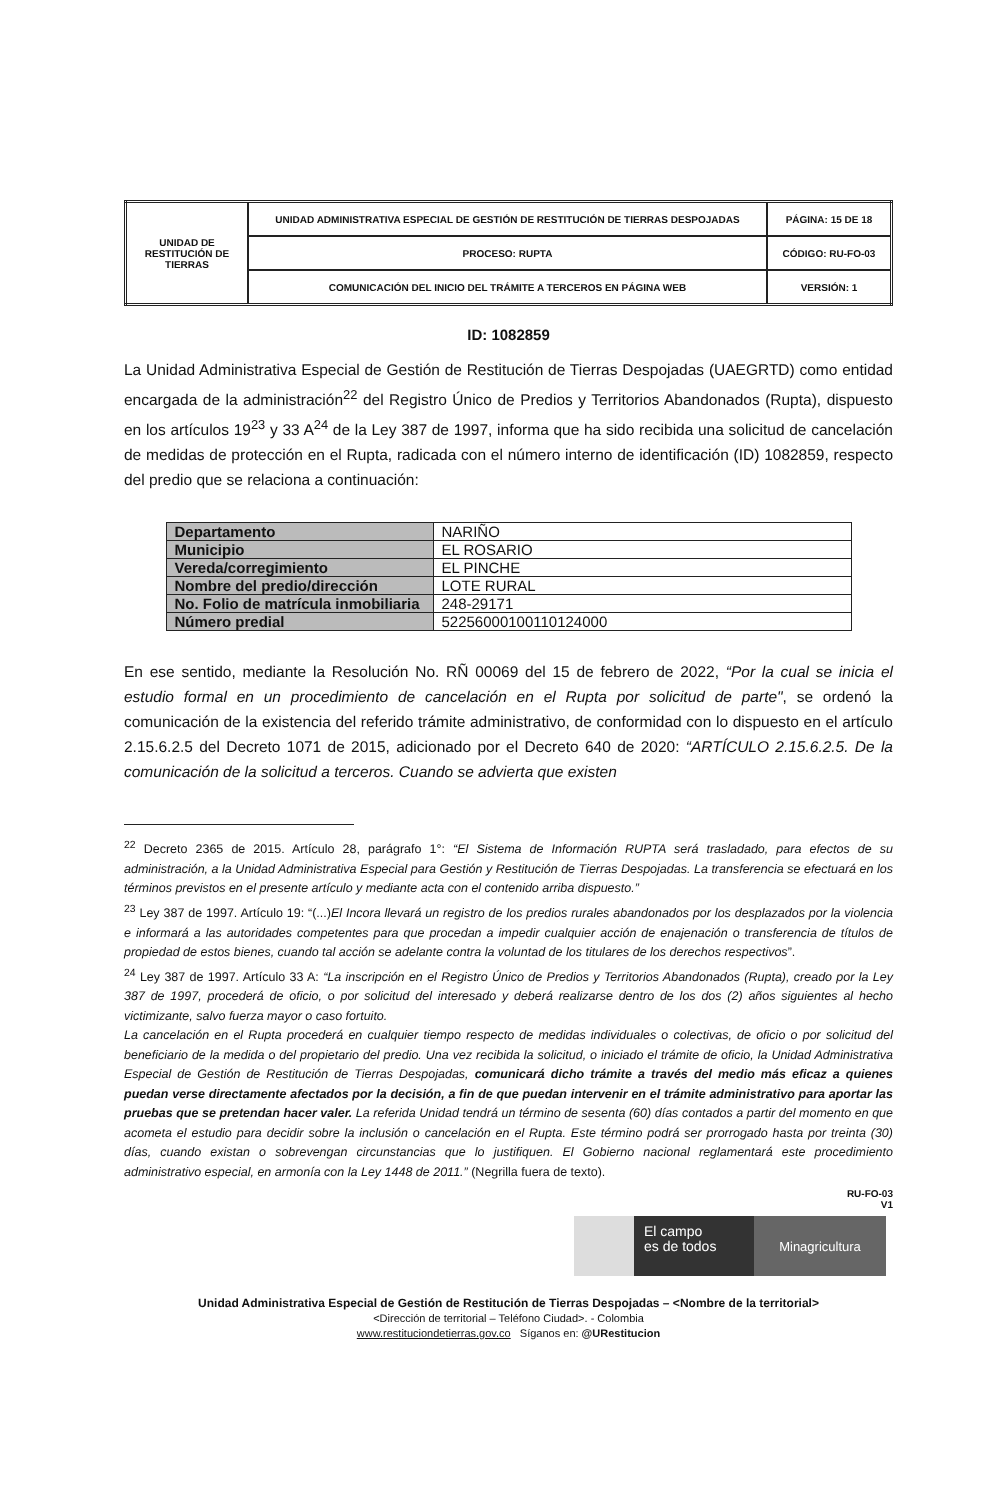| UNIDAD DE RESTITUCIÓN DE TIERRAS | UNIDAD ADMINISTRATIVA ESPECIAL DE GESTIÓN DE RESTITUCIÓN DE TIERRAS DESPOJADAS | PÁGINA: 15 DE 18 |
| | PROCESO: RUPTA | CÓDIGO: RU-FO-03 |
| | COMUNICACIÓN DEL INICIO DEL TRÁMITE A TERCEROS EN PÁGINA WEB | VERSIÓN: 1 |
ID: 1082859
La Unidad Administrativa Especial de Gestión de Restitución de Tierras Despojadas (UAEGRTD) como entidad encargada de la administración<sup>22</sup> del Registro Único de Predios y Territorios Abandonados (Rupta), dispuesto en los artículos 19<sup>23</sup> y 33 A<sup>24</sup> de la Ley 387 de 1997, informa que ha sido recibida una solicitud de cancelación de medidas de protección en el Rupta, radicada con el número interno de identificación (ID) 1082859, respecto del predio que se relaciona a continuación:
| Departamento | NARIÑO |
| Municipio | EL ROSARIO |
| Vereda/corregimiento | EL PINCHE |
| Nombre del predio/dirección | LOTE RURAL |
| No. Folio de matrícula inmobiliaria | 248-29171 |
| Número predial | 52256000100110124000 |
En ese sentido, mediante la Resolución No. RÑ 00069 del 15 de febrero de 2022, “Por la cual se inicia el estudio formal en un procedimiento de cancelación en el Rupta por solicitud de parte", se ordenó la comunicación de la existencia del referido trámite administrativo, de conformidad con lo dispuesto en el artículo 2.15.6.2.5 del Decreto 1071 de 2015, adicionado por el Decreto 640 de 2020: “ARTÍCULO 2.15.6.2.5. De la comunicación de la solicitud a terceros. Cuando se advierta que existen
<sup>22</sup> Decreto 2365 de 2015. Artículo 28, parágrafo 1°: “El Sistema de Información RUPTA será trasladado, para efectos de su administración, a la Unidad Administrativa Especial para Gestión y Restitución de Tierras Despojadas. La transferencia se efectuará en los términos previstos en el presente artículo y mediante acta con el contenido arriba dispuesto.”
<sup>23</sup> Ley 387 de 1997. Artículo 19: “(...)El Incora llevará un registro de los predios rurales abandonados por los desplazados por la violencia e informará a las autoridades competentes para que procedan a impedir cualquier acción de enajenación o transferencia de títulos de propiedad de estos bienes, cuando tal acción se adelante contra la voluntad de los titulares de los derechos respectivos”.
<sup>24</sup> Ley 387 de 1997. Artículo 33 A: “La inscripción en el Registro Único de Predios y Territorios Abandonados (Rupta), creado por la Ley 387 de 1997, procederá de oficio, o por solicitud del interesado y deberá realizarse dentro de los dos (2) años siguientes al hecho victimizante, salvo fuerza mayor o caso fortuito.
La cancelación en el Rupta procederá en cualquier tiempo respecto de medidas individuales o colectivas, de oficio o por solicitud del beneficiario de la medida o del propietario del predio. Una vez recibida la solicitud, o iniciado el trámite de oficio, la Unidad Administrativa Especial de Gestión de Restitución de Tierras Despojadas, comunicará dicho trámite a través del medio más eficaz a quienes puedan verse directamente afectados por la decisión, a fin de que puedan intervenir en el trámite administrativo para aportar las pruebas que se pretendan hacer valer. La referida Unidad tendrá un término de sesenta (60) días contados a partir del momento en que acometa el estudio para decidir sobre la inclusión o cancelación en el Rupta. Este término podrá ser prorrogado hasta por treinta (30) días, cuando existan o sobrevengan circunstancias que lo justifiquen. El Gobierno nacional reglamentará este procedimiento administrativo especial, en armonía con la Ley 1448 de 2011.” (Negrilla fuera de texto).
RU-FO-03
V1
El campo
es de todos
Minagricultura
Unidad Administrativa Especial de Gestión de Restitución de Tierras Despojadas – <Nombre de la territorial>
<Dirección de territorial – Teléfono Ciudad>. - Colombia
www.restituciondetierras.gov.co Síganos en: @URestitucion